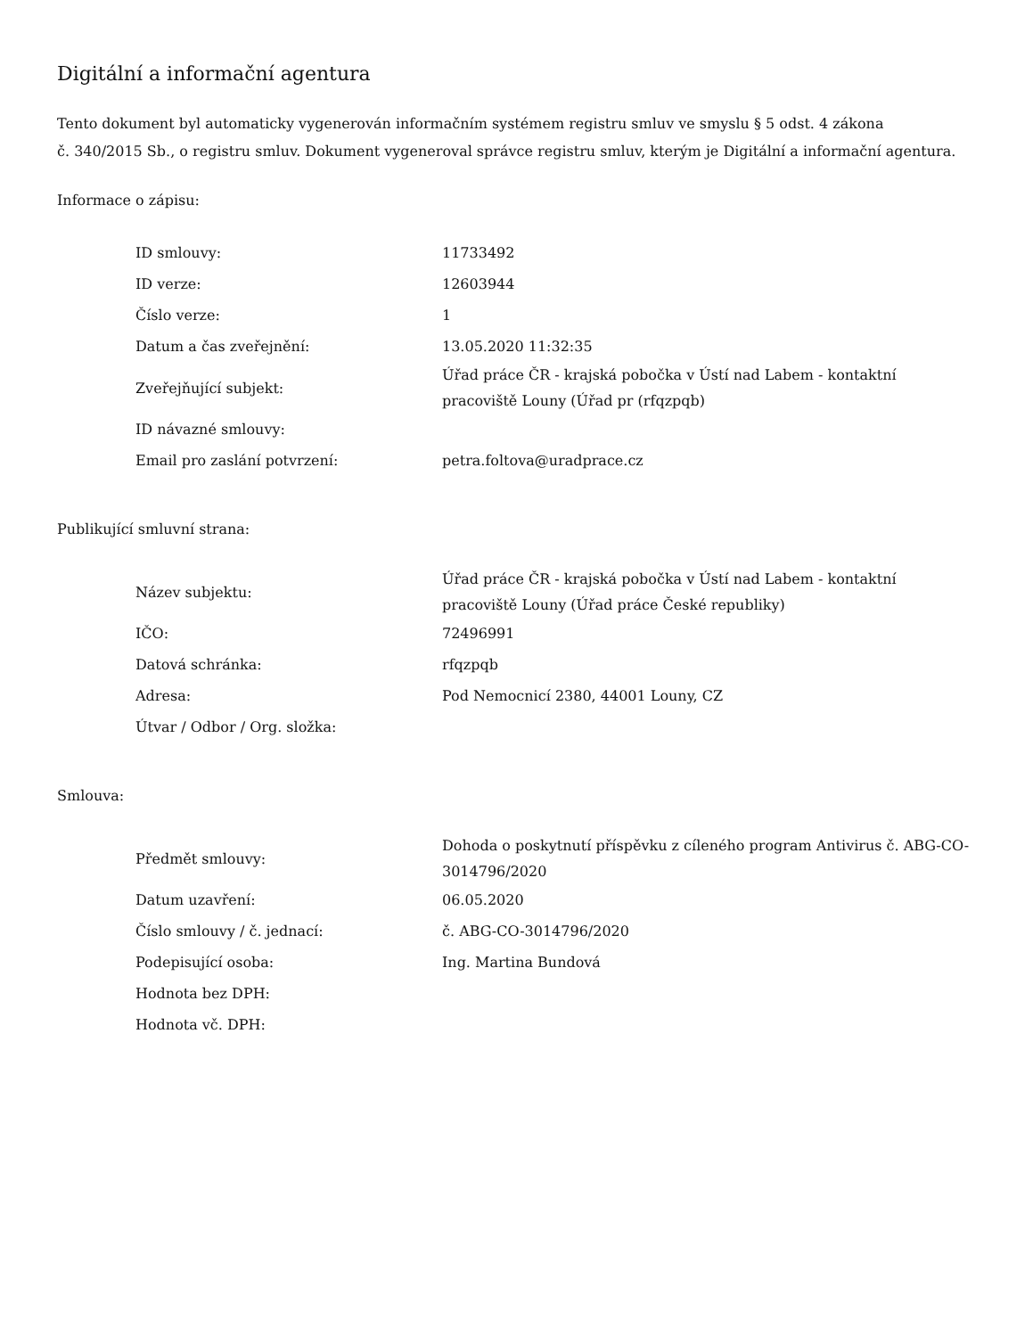Digitální a informační agentura
Tento dokument byl automaticky vygenerován informačním systémem registru smluv ve smyslu § 5 odst. 4 zákona
č. 340/2015 Sb., o registru smluv. Dokument vygeneroval správce registru smluv, kterým je Digitální a informační agentura.
Informace o zápisu:
| ID smlouvy: | 11733492 |
| ID verze: | 12603944 |
| Číslo verze: | 1 |
| Datum a čas zveřejnění: | 13.05.2020 11:32:35 |
| Zveřejňující subjekt: | Úřad práce ČR - krajská pobočka v Ústí nad Labem - kontaktní pracoviště Louny (Úřad pr (rfqzpqb) |
| ID návazné smlouvy: | |
| Email pro zaslání potvrzení: | petra.foltova@uradprace.cz |
Publikující smluvní strana:
| Název subjektu: | Úřad práce ČR - krajská pobočka v Ústí nad Labem - kontaktní pracoviště Louny (Úřad práce České republiky) |
| IČO: | 72496991 |
| Datová schránka: | rfqzpqb |
| Adresa: | Pod Nemocnicí 2380, 44001 Louny, CZ |
| Útvar / Odbor / Org. složka: | |
Smlouva:
| Předmět smlouvy: | Dohoda o poskytnutí příspěvku z cíleného program Antivirus č. ABG-CO- 3014796/2020 |
| Datum uzavření: | 06.05.2020 |
| Číslo smlouvy / č. jednací: | č. ABG-CO-3014796/2020 |
| Podepisující osoba: | Ing. Martina Bundová |
| Hodnota bez DPH: | |
| Hodnota vč. DPH: | |